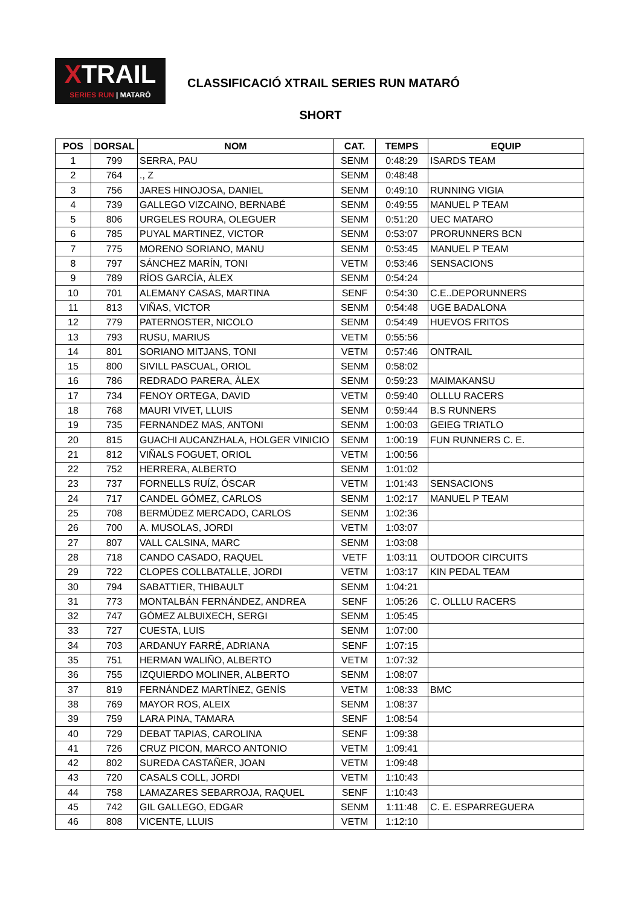XTRAIL
SERIES RUN | MATARÓ
CLASSIFICACIÓ XTRAIL SERIES RUN MATARÓ
SHORT
| POS | DORSAL | NOM | CAT. | TEMPS | EQUIP |
| --- | --- | --- | --- | --- | --- |
| 1 | 799 | SERRA, PAU | SENM | 0:48:29 | ISARDS TEAM |
| 2 | 764 | ., Z | SENM | 0:48:48 | |
| 3 | 756 | JARES HINOJOSA, DANIEL | SENM | 0:49:10 | RUNNING VIGIA |
| 4 | 739 | GALLEGO VIZCAINO, BERNABÉ | SENM | 0:49:55 | MANUEL P TEAM |
| 5 | 806 | URGELES ROURA, OLEGUER | SENM | 0:51:20 | UEC MATARO |
| 6 | 785 | PUYAL MARTINEZ, VICTOR | SENM | 0:53:07 | PRORUNNERS BCN |
| 7 | 775 | MORENO SORIANO, MANU | SENM | 0:53:45 | MANUEL P TEAM |
| 8 | 797 | SÁNCHEZ MARÍN, TONI | VETM | 0:53:46 | SENSACIONS |
| 9 | 789 | RÍOS GARCÍA, ÀLEX | SENM | 0:54:24 | |
| 10 | 701 | ALEMANY CASAS, MARTINA | SENF | 0:54:30 | C.E..DEPORUNNERS |
| 11 | 813 | VIÑAS, VICTOR | SENM | 0:54:48 | UGE BADALONA |
| 12 | 779 | PATERNOSTER, NICOLO | SENM | 0:54:49 | HUEVOS FRITOS |
| 13 | 793 | RUSU, MARIUS | VETM | 0:55:56 | |
| 14 | 801 | SORIANO MITJANS, TONI | VETM | 0:57:46 | ONTRAIL |
| 15 | 800 | SIVILL PASCUAL, ORIOL | SENM | 0:58:02 | |
| 16 | 786 | REDRADO PARERA, ÀLEX | SENM | 0:59:23 | MAIMAKANSU |
| 17 | 734 | FENOY ORTEGA, DAVID | VETM | 0:59:40 | OLLLU RACERS |
| 18 | 768 | MAURI VIVET, LLUIS | SENM | 0:59:44 | B.S RUNNERS |
| 19 | 735 | FERNANDEZ MAS, ANTONI | SENM | 1:00:03 | GEIEG TRIATLO |
| 20 | 815 | GUACHI AUCANZHALA, HOLGER VINICIO | SENM | 1:00:19 | FUN RUNNERS C. E. |
| 21 | 812 | VIÑALS FOGUET, ORIOL | VETM | 1:00:56 | |
| 22 | 752 | HERRERA, ALBERTO | SENM | 1:01:02 | |
| 23 | 737 | FORNELLS RUÍZ, ÓSCAR | VETM | 1:01:43 | SENSACIONS |
| 24 | 717 | CANDEL GÓMEZ, CARLOS | SENM | 1:02:17 | MANUEL P TEAM |
| 25 | 708 | BERMÚDEZ MERCADO, CARLOS | SENM | 1:02:36 | |
| 26 | 700 | A. MUSOLAS, JORDI | VETM | 1:03:07 | |
| 27 | 807 | VALL CALSINA, MARC | SENM | 1:03:08 | |
| 28 | 718 | CANDO CASADO, RAQUEL | VETF | 1:03:11 | OUTDOOR CIRCUITS |
| 29 | 722 | CLOPES COLLBATALLE, JORDI | VETM | 1:03:17 | KIN PEDAL TEAM |
| 30 | 794 | SABATTIER, THIBAULT | SENM | 1:04:21 | |
| 31 | 773 | MONTALBÁN FERNÁNDEZ, ANDREA | SENF | 1:05:26 | C. OLLLU RACERS |
| 32 | 747 | GÓMEZ ALBUIXECH, SERGI | SENM | 1:05:45 | |
| 33 | 727 | CUESTA, LUIS | SENM | 1:07:00 | |
| 34 | 703 | ARDANUY FARRÉ, ADRIANA | SENF | 1:07:15 | |
| 35 | 751 | HERMAN WALIÑO, ALBERTO | VETM | 1:07:32 | |
| 36 | 755 | IZQUIERDO MOLINER, ALBERTO | SENM | 1:08:07 | |
| 37 | 819 | FERNÁNDEZ MARTÍNEZ, GENÍS | VETM | 1:08:33 | BMC |
| 38 | 769 | MAYOR ROS, ALEIX | SENM | 1:08:37 | |
| 39 | 759 | LARA PINA, TAMARA | SENF | 1:08:54 | |
| 40 | 729 | DEBAT TAPIAS, CAROLINA | SENF | 1:09:38 | |
| 41 | 726 | CRUZ PICON, MARCO ANTONIO | VETM | 1:09:41 | |
| 42 | 802 | SUREDA CASTAÑER, JOAN | VETM | 1:09:48 | |
| 43 | 720 | CASALS COLL, JORDI | VETM | 1:10:43 | |
| 44 | 758 | LAMAZARES SEBARROJA, RAQUEL | SENF | 1:10:43 | |
| 45 | 742 | GIL GALLEGO, EDGAR | SENM | 1:11:48 | C. E. ESPARREGUERA |
| 46 | 808 | VICENTE, LLUIS | VETM | 1:12:10 | |